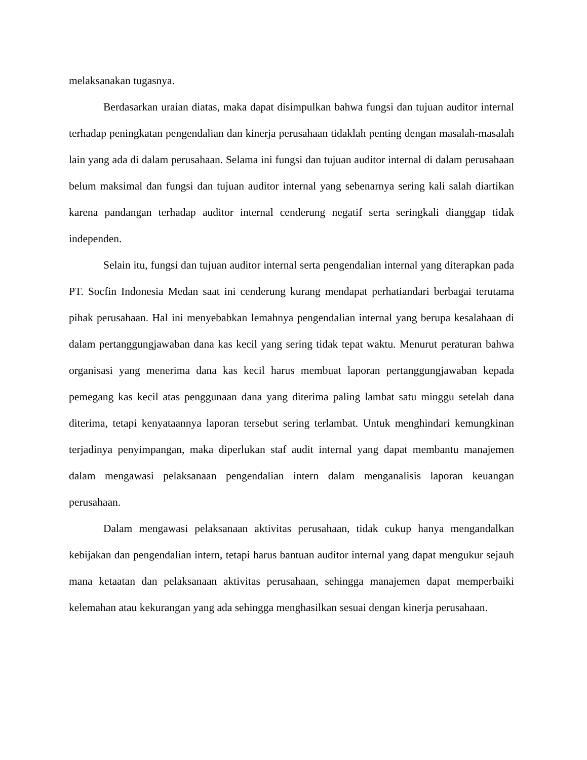melaksanakan tugasnya.
Berdasarkan uraian diatas, maka dapat disimpulkan bahwa fungsi dan tujuan auditor internal terhadap peningkatan pengendalian dan kinerja perusahaan tidaklah penting dengan masalah-masalah lain yang ada di dalam perusahaan. Selama ini fungsi dan tujuan auditor internal di dalam perusahaan belum maksimal dan fungsi dan tujuan auditor internal yang sebenarnya sering kali salah diartikan karena pandangan terhadap auditor internal cenderung negatif serta seringkali dianggap tidak independen.
Selain itu, fungsi dan tujuan auditor internal serta pengendalian internal yang diterapkan pada PT. Socfin Indonesia Medan saat ini cenderung kurang mendapat perhatiandari berbagai terutama pihak perusahaan. Hal ini menyebabkan lemahnya pengendalian internal yang berupa kesalahaan di dalam pertanggungjawaban dana kas kecil yang sering tidak tepat waktu. Menurut peraturan bahwa organisasi yang menerima dana kas kecil harus membuat laporan pertanggungjawaban kepada pemegang kas kecil atas penggunaan dana yang diterima paling lambat satu minggu setelah dana diterima, tetapi kenyataannya laporan tersebut sering terlambat. Untuk menghindari kemungkinan terjadinya penyimpangan, maka diperlukan staf audit internal yang dapat membantu manajemen dalam mengawasi pelaksanaan pengendalian intern dalam menganalisis laporan keuangan perusahaan.
Dalam mengawasi pelaksanaan aktivitas perusahaan, tidak cukup hanya mengandalkan kebijakan dan pengendalian intern, tetapi harus bantuan auditor internal yang dapat mengukur sejauh mana ketaatan dan pelaksanaan aktivitas perusahaan, sehingga manajemen dapat memperbaiki kelemahan atau kekurangan yang ada sehingga menghasilkan sesuai dengan kinerja perusahaan.